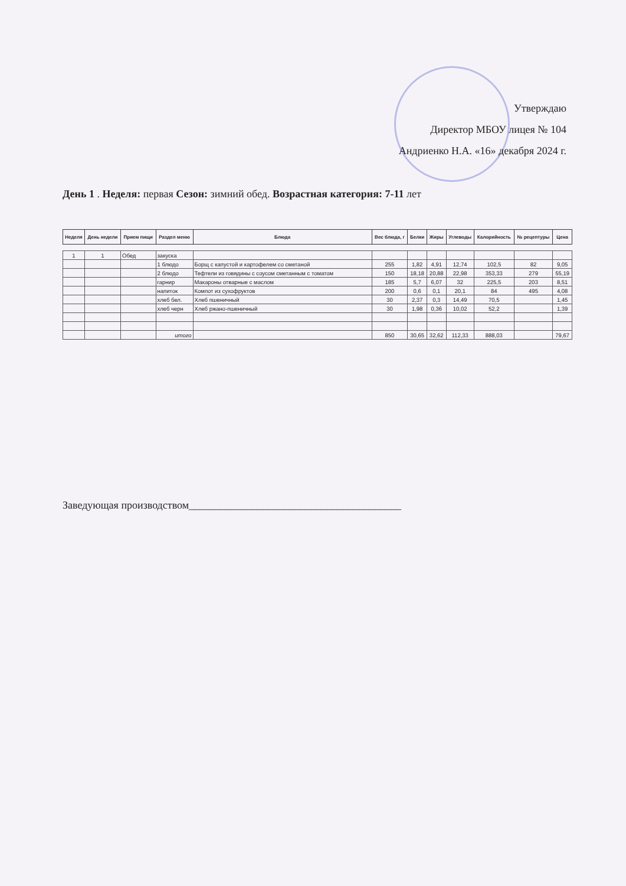Утверждаю
Директор МБОУ лицея № 104
Андриенко Н.А. «16» декабря 2024 г.
День 1 . Неделя: первая Сезон: зимний обед. Возрастная категория: 7-11 лет
| Неделя | День недели | Прием пищи | Раздел меню | Блюда | Вес блюда, г | Белки | Жиры | Углеводы | Калорийность | № рецептуры | Цена |
| --- | --- | --- | --- | --- | --- | --- | --- | --- | --- | --- | --- |
| 1 | 1 | Обед | закуска | | | | | | | | |
| | | | 1 блюдо | Борщ с капустой и картофелем со сметаной | 255 | 1,82 | 4,91 | 12,74 | 102,5 | 82 | 9,05 |
| | | | 2 блюдо | Тефтели из говядины с соусом сметанным с томатом | 150 | 18,18 | 20,88 | 22,98 | 353,33 | 279 | 55,19 |
| | | | гарнир | Макароны отварные с маслом | 185 | 5,7 | 6,07 | 32 | 225,5 | 203 | 8,51 |
| | | | напиток | Компот из сухофруктов | 200 | 0,6 | 0,1 | 20,1 | 84 | 495 | 4,08 |
| | | | хлеб бел. | Хлеб пшеничный | 30 | 2,37 | 0,3 | 14,49 | 70,5 | | 1,45 |
| | | | хлеб черн | Хлеб ржано-пшеничный | 30 | 1,98 | 0,36 | 10,02 | 52,2 | | 1,39 |
| | | | итого | | 850 | 30,65 | 32,62 | 112,33 | 888,03 | | 79,67 |
Заведующая производством________________________________________